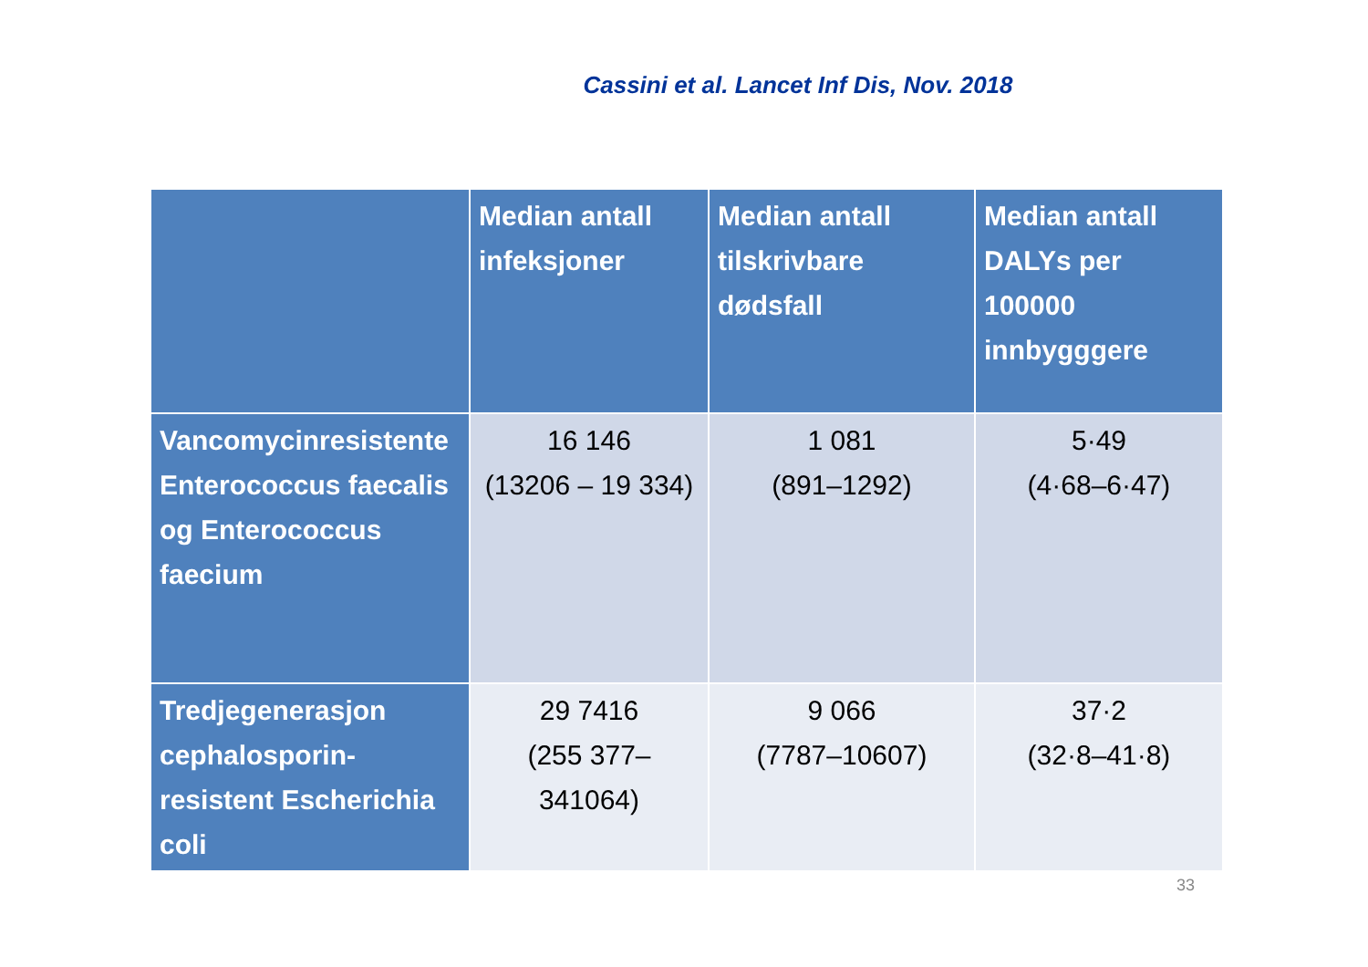Cassini et al. Lancet Inf Dis, Nov. 2018
| | Median antall infeksjoner | Median antall tilskrivbare dødsfall | Median antall DALYs per 100000 innbygggere |
| --- | --- | --- | --- |
| Vancomycinresistente Enterococcus faecalis og Enterococcus faecium | 16 146 (13206 – 19 334) | 1 081 (891–1292) | 5·49 (4·68–6·47) |
| Tredjegenerasjon cephalosporin-resistent Escherichia coli | 29 7416 (255 377–341064) | 9 066 (7787–10607) | 37·2 (32·8–41·8) |
33